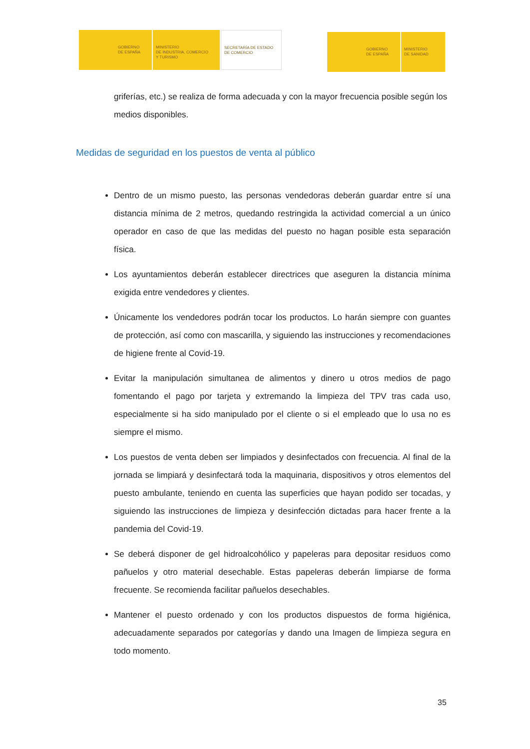GOBIERNO
DE ESPAÑA
MINISTERIO
DE INDUSTRIA, COMERCIO
Y TURISMO
SECRETARÍA DE ESTADO
DE COMERCIO
GOBIERNO
DE ESPAÑA
MINISTERIO
DE SANIDAD
griferías, etc.) se realiza de forma adecuada y con la mayor frecuencia posible según los medios disponibles.
Medidas de seguridad en los puestos de venta al público
Dentro de un mismo puesto, las personas vendedoras deberán guardar entre sí una distancia mínima de 2 metros, quedando restringida la actividad comercial a un único operador en caso de que las medidas del puesto no hagan posible esta separación física.
Los ayuntamientos deberán establecer directrices que aseguren la distancia mínima exigida entre vendedores y clientes.
Únicamente los vendedores podrán tocar los productos. Lo harán siempre con guantes de protección, así como con mascarilla, y siguiendo las instrucciones y recomendaciones de higiene frente al Covid-19.
Evitar la manipulación simultanea de alimentos y dinero u otros medios de pago fomentando el pago por tarjeta y extremando la limpieza del TPV tras cada uso, especialmente si ha sido manipulado por el cliente o si el empleado que lo usa no es siempre el mismo.
Los puestos de venta deben ser limpiados y desinfectados con frecuencia. Al final de la jornada se limpiará y desinfectará toda la maquinaria, dispositivos y otros elementos del puesto ambulante, teniendo en cuenta las superficies que hayan podido ser tocadas, y siguiendo las instrucciones de limpieza y desinfección dictadas para hacer frente a la pandemia del Covid-19.
Se deberá disponer de gel hidroalcohólico y papeleras para depositar residuos como pañuelos y otro material desechable. Estas papeleras deberán limpiarse de forma frecuente. Se recomienda facilitar pañuelos desechables.
Mantener el puesto ordenado y con los productos dispuestos de forma higiénica, adecuadamente separados por categorías y dando una Imagen de limpieza segura en todo momento.
35